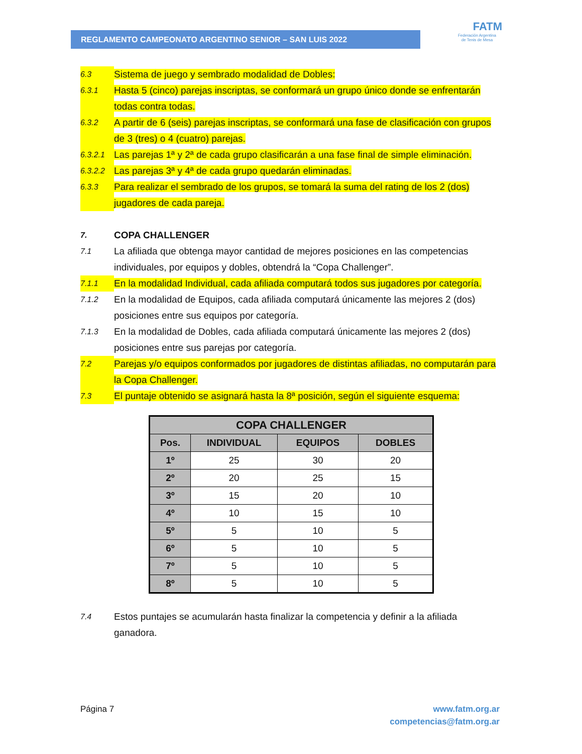REGLAMENTO CAMPEONATO ARGENTINO SENIOR – SAN LUIS 2022
FATM
Federación Argentina
de Tenis de Mesa
6.3 Sistema de juego y sembrado modalidad de Dobles:
6.3.1 Hasta 5 (cinco) parejas inscriptas, se conformará un grupo único donde se enfrentarán todas contra todas.
6.3.2 A partir de 6 (seis) parejas inscriptas, se conformará una fase de clasificación con grupos de 3 (tres) o 4 (cuatro) parejas.
6.3.2.1 Las parejas 1ª y 2ª de cada grupo clasificarán a una fase final de simple eliminación.
6.3.2.2 Las parejas 3ª y 4ª de cada grupo quedarán eliminadas.
6.3.3 Para realizar el sembrado de los grupos, se tomará la suma del rating de los 2 (dos) jugadores de cada pareja.
7. COPA CHALLENGER
7.1 La afiliada que obtenga mayor cantidad de mejores posiciones en las competencias individuales, por equipos y dobles, obtendrá la “Copa Challenger”.
7.1.1 En la modalidad Individual, cada afiliada computará todos sus jugadores por categoría.
7.1.2 En la modalidad de Equipos, cada afiliada computará únicamente las mejores 2 (dos) posiciones entre sus equipos por categoría.
7.1.3 En la modalidad de Dobles, cada afiliada computará únicamente las mejores 2 (dos) posiciones entre sus parejas por categoría.
7.2 Parejas y/o equipos conformados por jugadores de distintas afiliadas, no computarán para la Copa Challenger.
7.3 El puntaje obtenido se asignará hasta la 8ª posición, según el siguiente esquema:
| COPA CHALLENGER | | | |
| --- | --- | --- | --- |
| Pos. | INDIVIDUAL | EQUIPOS | DOBLES |
| 1º | 25 | 30 | 20 |
| 2º | 20 | 25 | 15 |
| 3º | 15 | 20 | 10 |
| 4º | 10 | 15 | 10 |
| 5º | 5 | 10 | 5 |
| 6º | 5 | 10 | 5 |
| 7º | 5 | 10 | 5 |
| 8º | 5 | 10 | 5 |
7.4 Estos puntajes se acumularán hasta finalizar la competencia y definir a la afiliada ganadora.
www.fatm.org.ar
competencias@fatm.org.ar Página 7